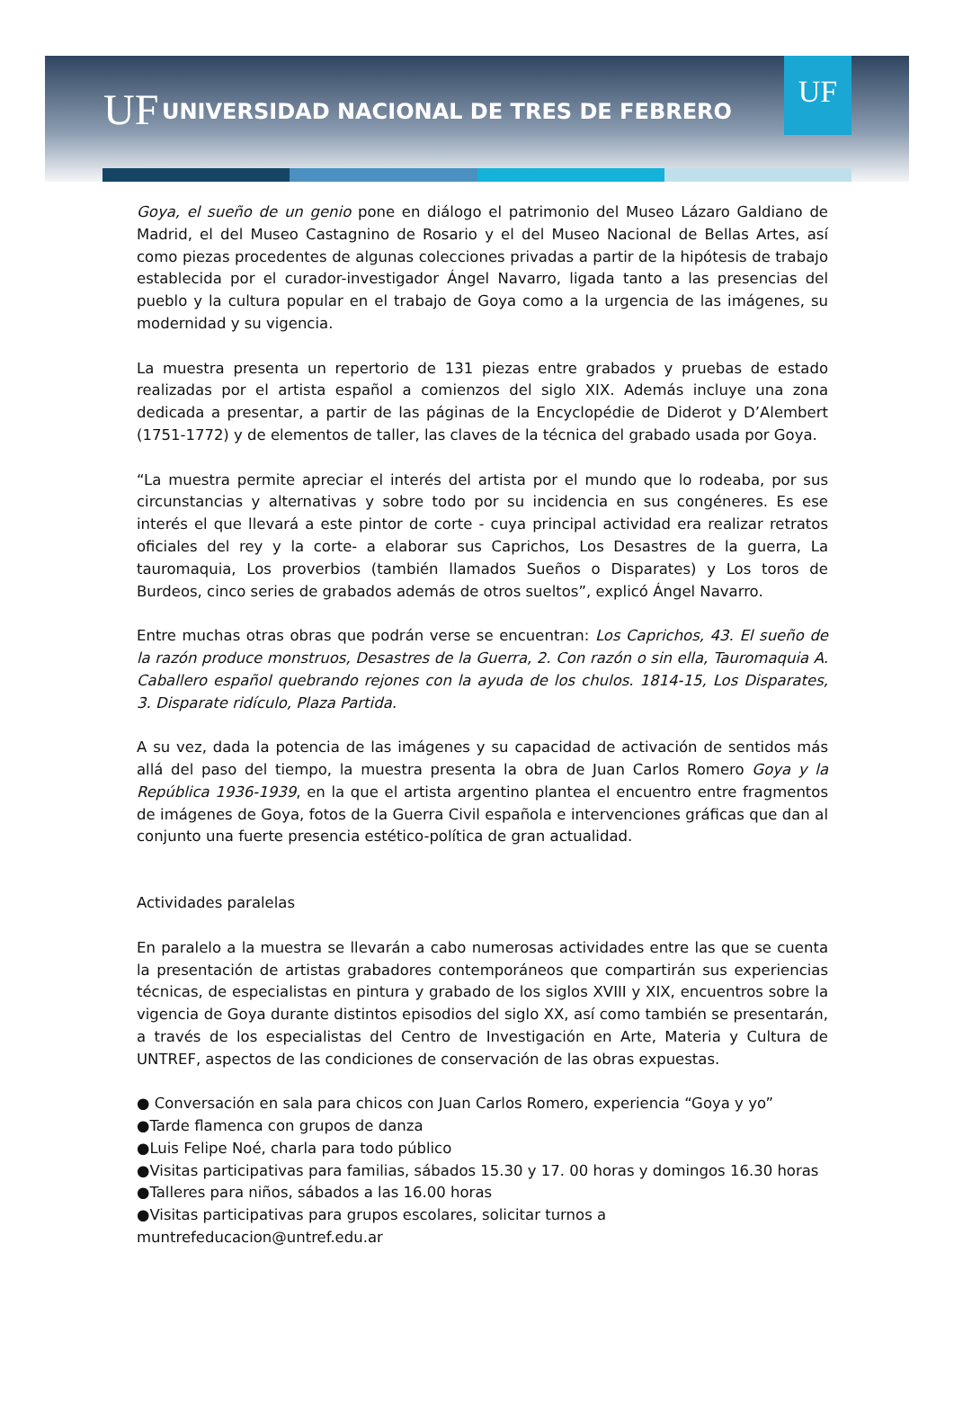UF
UNIVERSIDAD NACIONAL DE TRES DE FEBRERO
UF
Goya, el sueño de un genio pone en diálogo el patrimonio del Museo Lázaro Galdiano de Madrid, el del Museo Castagnino de Rosario y el del Museo Nacional de Bellas Artes, así como piezas procedentes de algunas colecciones privadas a partir de la hipótesis de trabajo establecida por el curador-investigador Ángel Navarro, ligada tanto a las presencias del pueblo y la cultura popular en el trabajo de Goya como a la urgencia de las imágenes, su modernidad y su vigencia.
La muestra presenta un repertorio de 131 piezas entre grabados y pruebas de estado realizadas por el artista español a comienzos del siglo XIX. Además incluye una zona dedicada a presentar, a partir de las páginas de la Encyclopédie de Diderot y D’Alembert (1751-1772) y de elementos de taller, las claves de la técnica del grabado usada por Goya.
“La muestra permite apreciar el interés del artista por el mundo que lo rodeaba, por sus circunstancias y alternativas y sobre todo por su incidencia en sus congéneres. Es ese interés el que llevará a este pintor de corte - cuya principal actividad era realizar retratos oficiales del rey y la corte- a elaborar sus Caprichos, Los Desastres de la guerra, La tauromaquia, Los proverbios (también llamados Sueños o Disparates) y Los toros de Burdeos, cinco series de grabados además de otros sueltos”, explicó Ángel Navarro.
Entre muchas otras obras que podrán verse se encuentran: Los Caprichos, 43. El sueño de la razón produce monstruos, Desastres de la Guerra, 2. Con razón o sin ella, Tauromaquia A. Caballero español quebrando rejones con la ayuda de los chulos. 1814-15, Los Disparates, 3. Disparate ridículo, Plaza Partida.
A su vez, dada la potencia de las imágenes y su capacidad de activación de sentidos más allá del paso del tiempo, la muestra presenta la obra de Juan Carlos Romero Goya y la República 1936-1939, en la que el artista argentino plantea el encuentro entre fragmentos de imágenes de Goya, fotos de la Guerra Civil española e intervenciones gráficas que dan al conjunto una fuerte presencia estético-política de gran actualidad.
Actividades paralelas
En paralelo a la muestra se llevarán a cabo numerosas actividades entre las que se cuenta la presentación de artistas grabadores contemporáneos que compartirán sus experiencias técnicas, de especialistas en pintura y grabado de los siglos XVIII y XIX, encuentros sobre la vigencia de Goya durante distintos episodios del siglo XX, así como también se presentarán, a través de los especialistas del Centro de Investigación en Arte, Materia y Cultura de UNTREF, aspectos de las condiciones de conservación de las obras expuestas.
● Conversación en sala para chicos con Juan Carlos Romero, experiencia “Goya y yo”
●Tarde flamenca con grupos de danza
●Luis Felipe Noé, charla para todo público
●Visitas participativas para familias, sábados 15.30 y 17. 00 horas y domingos 16.30 horas
●Talleres para niños, sábados a las 16.00 horas
●Visitas participativas para grupos escolares, solicitar turnos a muntrefeducacion@untref.edu.ar